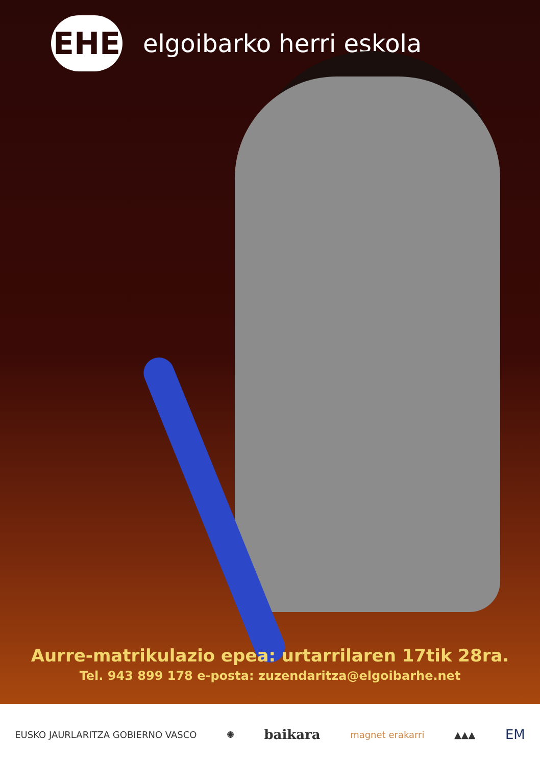EHE
elgoibarko herri eskola
Aurre-matrikulazio epea: urtarrilaren 17tik 28ra.
Tel. 943 899 178 e-posta: zuzendaritza@elgoibarhe.net
EUSKO JAURLARITZA GOBIERNO VASCO ✺ baikara magnet erakarri ▲▲▲ EM